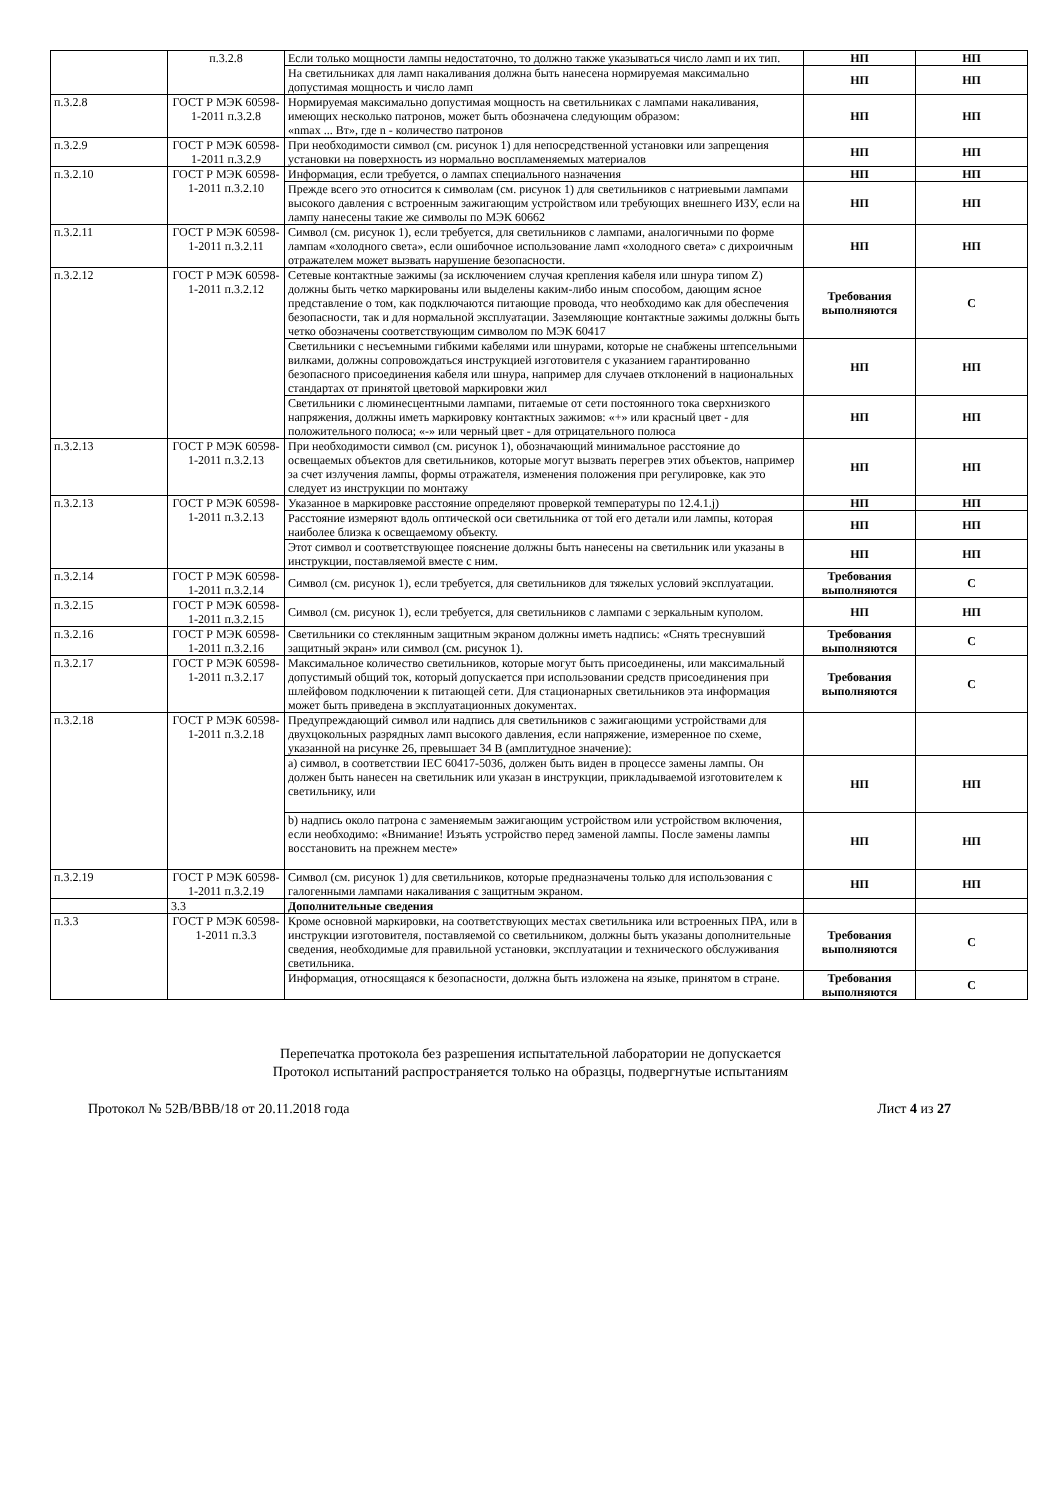| | п.3.2.8 | Если только мощности лампы недостаточно, то должно также указываться число ламп и их тип. | НП | НП |
| | | На светильниках для ламп накаливания должна быть нанесена нормируемая максимально допустимая мощность и число ламп | НП | НП |
| п.3.2.8 | ГОСТ Р МЭК 60598-1-2011 п.3.2.8 | Нормируемая максимально допустимая мощность на светильниках с лампами накаливания, имеющих несколько патронов, может быть обозначена следующим образом: «nmax ... Вт», где n - количество патронов | НП | НП |
| п.3.2.9 | ГОСТ Р МЭК 60598-1-2011 п.3.2.9 | При необходимости символ (см. рисунок 1) для непосредственной установки или запрещения установки на поверхность из нормально воспламеняемых материалов | НП | НП |
| п.3.2.10 | ГОСТ Р МЭК 60598-1-2011 п.3.2.10 | Информация, если требуется, о лампах специального назначения | НП | НП |
| | | Прежде всего это относится к символам (см. рисунок 1) для светильников с натриевыми лампами высокого давления с встроенным зажигающим устройством или требующих внешнего ИЗУ, если на лампу нанесены такие же символы по МЭК 60662 | НП | НП |
| п.3.2.11 | ГОСТ Р МЭК 60598-1-2011 п.3.2.11 | Символ (см. рисунок 1), если требуется, для светильников с лампами, аналогичными по форме лампам «холодного света», если ошибочное использование ламп «холодного света» с дихроичным отражателем может вызвать нарушение безопасности. | НП | НП |
| п.3.2.12 | ГОСТ Р МЭК 60598-1-2011 п.3.2.12 | Сетевые контактные зажимы (за исключением случая крепления кабеля или шнура типом Z) должны быть четко маркированы или выделены каким-либо иным способом, дающим ясное представление о том, как подключаются питающие провода, что необходимо как для обеспечения безопасности, так и для нормальной эксплуатации. Заземляющие контактные зажимы должны быть четко обозначены соответствующим символом по МЭК 60417 | Требования выполняются | С |
| | | Светильники с несъемными гибкими кабелями или шнурами, которые не снабжены штепсельными вилками, должны сопровождаться инструкцией изготовителя с указанием гарантированно безопасного присоединения кабеля или шнура, например для случаев отклонений в национальных стандартах от принятой цветовой маркировки жил | НП | НП |
| | | Светильники с люминесцентными лампами, питаемые от сети постоянного тока сверхнизкого напряжения, должны иметь маркировку контактных зажимов: «+» или красный цвет - для положительного полюса; «-» или черный цвет - для отрицательного полюса | НП | НП |
| п.3.2.13 | ГОСТ Р МЭК 60598-1-2011 п.3.2.13 | При необходимости символ (см. рисунок 1), обозначающий минимальное расстояние до освещаемых объектов для светильников, которые могут вызвать перегрев этих объектов, например за счет излучения лампы, формы отражателя, изменения положения при регулировке, как это следует из инструкции по монтажу | НП | НП |
| п.3.2.13 | ГОСТ Р МЭК 60598-1-2011 п.3.2.13 | Указанное в маркировке расстояние определяют проверкой температуры по 12.4.1.j) | НП | НП |
| | | Расстояние измеряют вдоль оптической оси светильника от той его детали или лампы, которая наиболее близка к освещаемому объекту. | НП | НП |
| | | Этот символ и соответствующее пояснение должны быть нанесены на светильник или указаны в инструкции, поставляемой вместе с ним. | НП | НП |
| п.3.2.14 | ГОСТ Р МЭК 60598-1-2011 п.3.2.14 | Символ (см. рисунок 1), если требуется, для светильников для тяжелых условий эксплуатации. | Требования выполняются | С |
| п.3.2.15 | ГОСТ Р МЭК 60598-1-2011 п.3.2.15 | Символ (см. рисунок 1), если требуется, для светильников с лампами с зеркальным куполом. | НП | НП |
| п.3.2.16 | ГОСТ Р МЭК 60598-1-2011 п.3.2.16 | Светильники со стеклянным защитным экраном должны иметь надпись: «Снять треснувший защитный экран» или символ (см. рисунок 1). | Требования выполняются | С |
| п.3.2.17 | ГОСТ Р МЭК 60598-1-2011 п.3.2.17 | Максимальное количество светильников, которые могут быть присоединены, или максимальный допустимый общий ток, который допускается при использовании средств присоединения при шлейфовом подключении к питающей сети. Для стационарных светильников эта информация может быть приведена в эксплуатационных документах. | Требования выполняются | С |
| п.3.2.18 | ГОСТ Р МЭК 60598-1-2011 п.3.2.18 | Предупреждающий символ или надпись для светильников с зажигающими устройствами для двухцокольных разрядных ламп высокого давления, если напряжение, измеренное по схеме, указанной на рисунке 26, превышает 34 В (амплитудное значение): | | |
| | | a) символ, в соответствии IEC 60417-5036, должен быть виден в процессе замены лампы. Он должен быть нанесен на светильник или указан в инструкции, прикладываемой изготовителем к светильнику, или | НП | НП |
| | | b) надпись около патрона с заменяемым зажигающим устройством или устройством включения, если необходимо: «Внимание! Изъять устройство перед заменой лампы. После замены лампы восстановить на прежнем месте» | НП | НП |
| п.3.2.19 | ГОСТ Р МЭК 60598-1-2011 п.3.2.19 | Символ (см. рисунок 1) для светильников, которые предназначены только для использования с галогенными лампами накаливания с защитным экраном. | НП | НП |
| | 3.3 | Дополнительные сведения | | |
| п.3.3 | ГОСТ Р МЭК 60598-1-2011 п.3.3 | Кроме основной маркировки, на соответствующих местах светильника или встроенных ПРА, или в инструкции изготовителя, поставляемой со светильником, должны быть указаны дополнительные сведения, необходимые для правильной установки, эксплуатации и технического обслуживания светильника. | Требования выполняются | С |
| | | Информация, относящаяся к безопасности, должна быть изложена на языке, принятом в стране. | Требования выполняются | С |
Перепечатка протокола без разрешения испытательной лаборатории не допускается
Протокол испытаний распространяется только на образцы, подвергнутые испытаниям
Протокол № 52В/ВВВ/18 от 20.11.2018 года Лист 4 из 27